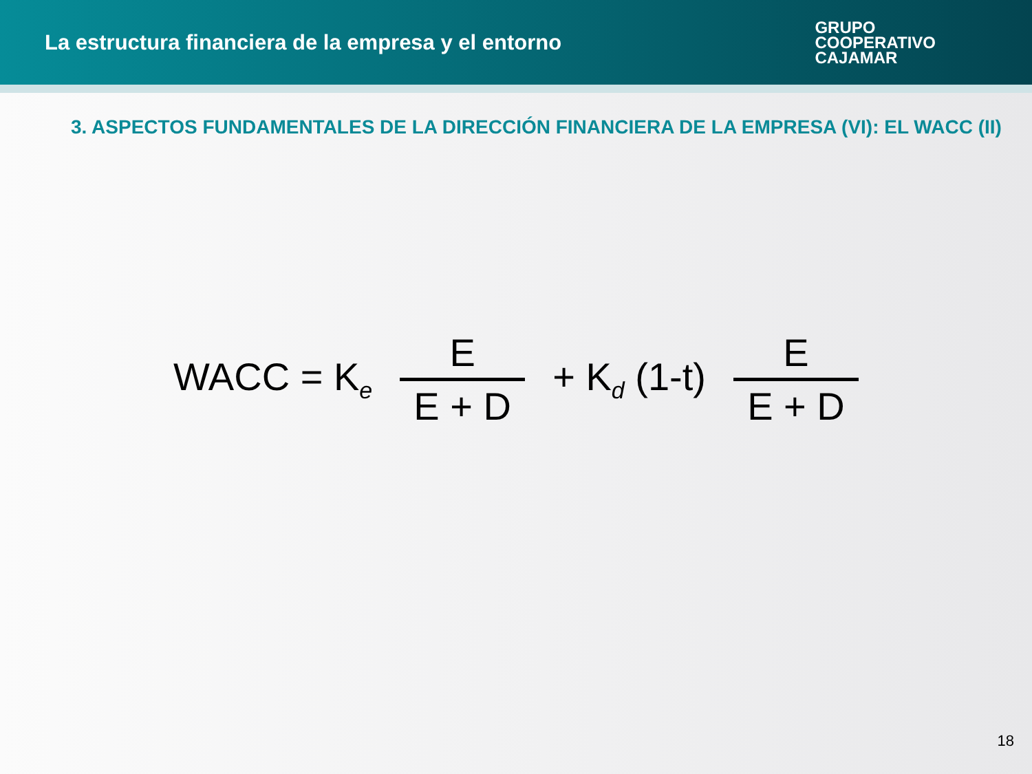La estructura financiera de la empresa y el entorno
GRUPO
COOPERATIVO
CAJAMAR
3. ASPECTOS FUNDAMENTALES DE LA DIRECCIÓN FINANCIERA DE LA EMPRESA (VI): EL WACC (II)
WACC = K<sub>e</sub>
E
E + D
+ K<sub>d</sub> (1-t)
E
E + D
18